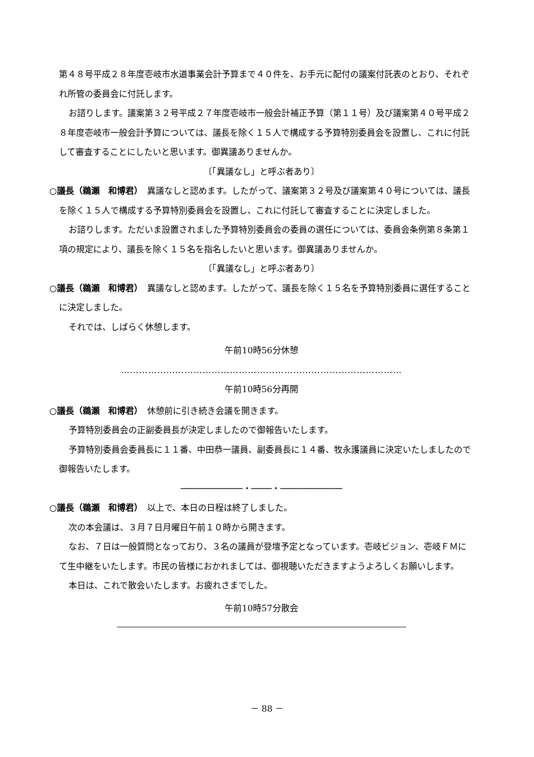第４８号平成２８年度壱岐市水道事業会計予算まで４０件を、お手元に配付の議案付託表のとおり、それぞれ所管の委員会に付託します。
お諮りします。議案第３２号平成２７年度壱岐市一般会計補正予算（第１１号）及び議案第４０号平成２８年度壱岐市一般会計予算については、議長を除く１５人で構成する予算特別委員会を設置し、これに付託して審査することにしたいと思います。御異議ありませんか。
〔「異議なし」と呼ぶ者あり〕
○議長（鵜瀬　和博君）　異議なしと認めます。したがって、議案第３２号及び議案第４０号については、議長を除く１５人で構成する予算特別委員会を設置し、これに付託して審査することに決定しました。
お諮りします。ただいま設置されました予算特別委員会の委員の選任については、委員会条例第８条第１項の規定により、議長を除く１５名を指名したいと思います。御異議ありませんか。
〔「異議なし」と呼ぶ者あり〕
○議長（鵜瀬　和博君）　異議なしと認めます。したがって、議長を除く１５名を予算特別委員に選任することに決定しました。
それでは、しばらく休憩します。
午前10時56分休憩
…………………………………………………………………………………
午前10時56分再開
○議長（鵜瀬　和博君）　休憩前に引き続き会議を開きます。
予算特別委員会の正副委員長が決定しましたので御報告いたします。
予算特別委員会委員長に１１番、中田恭一議員、副委員長に１４番、牧永護議員に決定いたしましたので御報告いたします。
────────────・────・────────────
○議長（鵜瀬　和博君）　以上で、本日の日程は終了しました。
次の本会議は、３月７日月曜日午前１０時から開きます。
なお、７日は一般質問となっており、３名の議員が登壇予定となっています。壱岐ビジョン、壱岐ＦＭにて生中継をいたします。市民の皆様におかれましては、御視聴いただきますようよろしくお願いします。
本日は、これで散会いたします。お疲れさまでした。
午前10時57分散会
－ 88 －